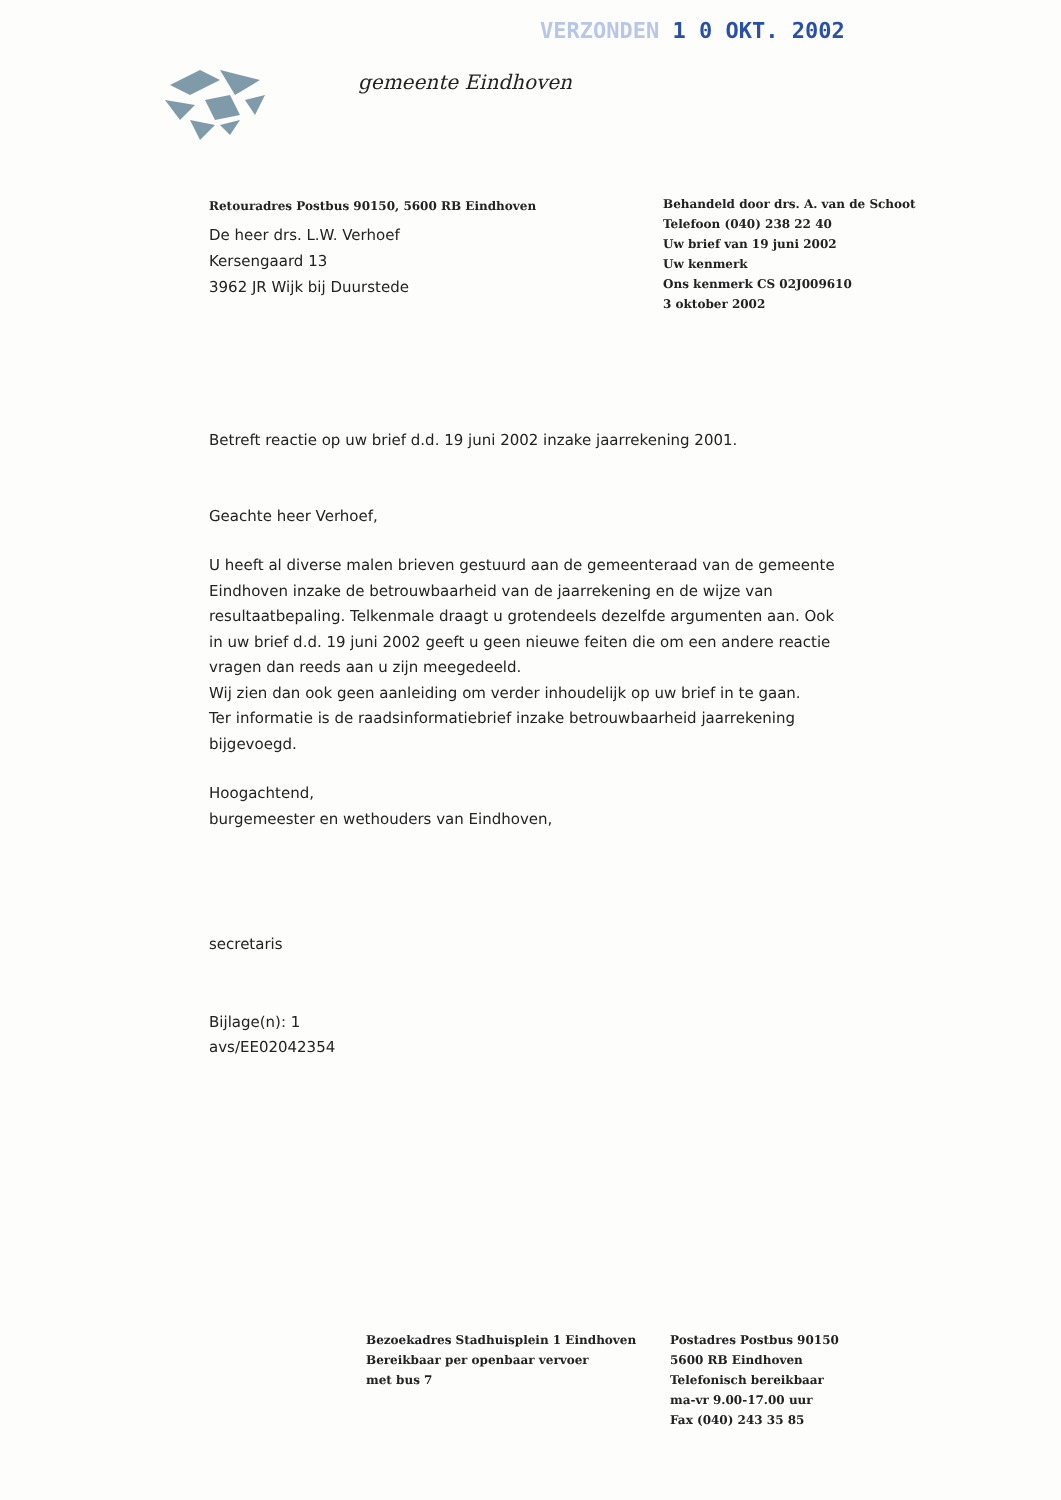VERZONDEN 1 0 OKT. 2002
gemeente Eindhoven
Retouradres Postbus 90150, 5600 RB Eindhoven
De heer drs. L.W. Verhoef
Kersengaard 13
3962 JR Wijk bij Duurstede
Behandeld door drs. A. van de Schoot
Telefoon (040) 238 22 40
Uw brief van 19 juni 2002
Uw kenmerk
Ons kenmerk CS 02J009610
3 oktober 2002
Betreft reactie op uw brief d.d. 19 juni 2002 inzake jaarrekening 2001.
Geachte heer Verhoef,
U heeft al diverse malen brieven gestuurd aan de gemeenteraad van de gemeente Eindhoven inzake de betrouwbaarheid van de jaarrekening en de wijze van resultaatbepaling. Telkenmale draagt u grotendeels dezelfde argumenten aan. Ook in uw brief d.d. 19 juni 2002 geeft u geen nieuwe feiten die om een andere reactie vragen dan reeds aan u zijn meegedeeld.
Wij zien dan ook geen aanleiding om verder inhoudelijk op uw brief in te gaan.
Ter informatie is de raadsinformatiebrief inzake betrouwbaarheid jaarrekening bijgevoegd.
Hoogachtend,
burgemeester en wethouders van Eindhoven,
secretaris
Bijlage(n): 1
avs/EE02042354
Bezoekadres Stadhuisplein 1 Eindhoven
Bereikbaar per openbaar vervoer
met bus 7
Postadres Postbus 90150
5600 RB Eindhoven
Telefonisch bereikbaar
ma-vr 9.00-17.00 uur
Fax (040) 243 35 85